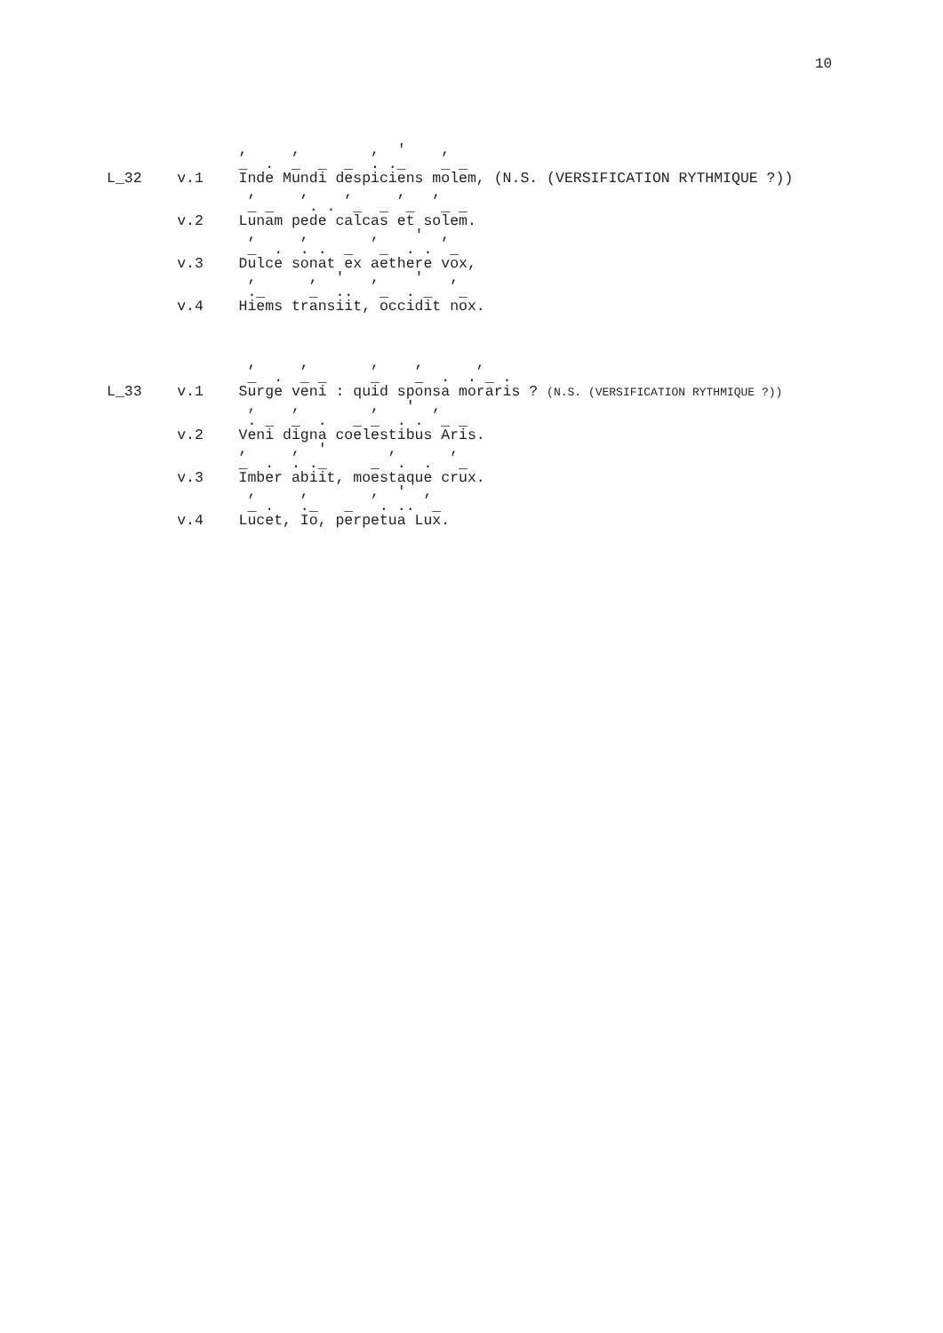10
               ,     ,        ,  '    ,
               _  .  _  _  _  . ._    _ _
L_32    v.1    Inde Mundi despiciens molem, (N.S. (VERSIFICATION RYTHMIQUE ?))
                ,     ,    ,     ,   ,
                _ _    . .  _  _  _   _ _
        v.2    Lunam pede calcas et solem.
                ,     ,       ,    '  ,
                _  .  . .  _   _  . .  _
        v.3    Dulce sonat ex aethere vox,
                ,      ,  '   ,    '   ,
                ._     _  ..   _  . _   _
        v.4    Hiems transiit, occidit nox.



                ,     ,       ,    ,      ,
                _  .  _ _     _    _  .  . _ .
L_33    v.1    Surge veni : quid sponsa moraris ? (N.S. (VERSIFICATION RYTHMIQUE ?))
                ,    ,        ,   '  ,
                . _  _  .   _ _  . .  _ _
        v.2    Veni digna coelestibus Aris.
               ,     ,  '       ,      ,
               _  .  . ._     _  .  .   _
        v.3    Imber abiit, moestaque crux.
                ,     ,       ,  '  ,
                _ .   ._   _   . ..  _
        v.4    Lucet, Io, perpetua Lux.